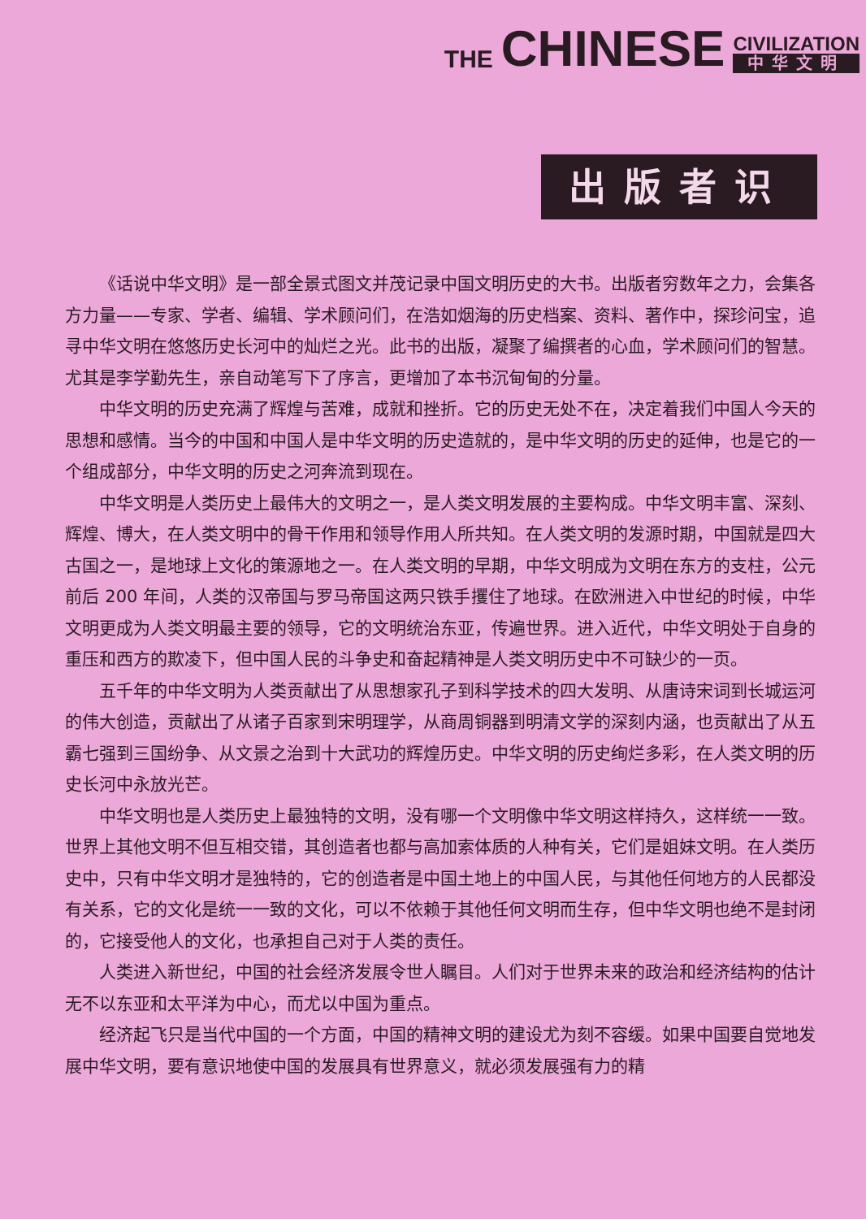THE CHINESE CIVILIZATION
中华文明
出版者识
《话说中华文明》是一部全景式图文并茂记录中国文明历史的大书。出版者穷数年之力，会集各方力量——专家、学者、编辑、学术顾问们，在浩如烟海的历史档案、资料、著作中，探珍问宝，追寻中华文明在悠悠历史长河中的灿烂之光。此书的出版，凝聚了编撰者的心血，学术顾问们的智慧。尤其是李学勤先生，亲自动笔写下了序言，更增加了本书沉甸甸的分量。
中华文明的历史充满了辉煌与苦难，成就和挫折。它的历史无处不在，决定着我们中国人今天的思想和感情。当今的中国和中国人是中华文明的历史造就的，是中华文明的历史的延伸，也是它的一个组成部分，中华文明的历史之河奔流到现在。
中华文明是人类历史上最伟大的文明之一，是人类文明发展的主要构成。中华文明丰富、深刻、辉煌、博大，在人类文明中的骨干作用和领导作用人所共知。在人类文明的发源时期，中国就是四大古国之一，是地球上文化的策源地之一。在人类文明的早期，中华文明成为文明在东方的支柱，公元前后 200 年间，人类的汉帝国与罗马帝国这两只铁手攫住了地球。在欧洲进入中世纪的时候，中华文明更成为人类文明最主要的领导，它的文明统治东亚，传遍世界。进入近代，中华文明处于自身的重压和西方的欺凌下，但中国人民的斗争史和奋起精神是人类文明历史中不可缺少的一页。
五千年的中华文明为人类贡献出了从思想家孔子到科学技术的四大发明、从唐诗宋词到长城运河的伟大创造，贡献出了从诸子百家到宋明理学，从商周铜器到明清文学的深刻内涵，也贡献出了从五霸七强到三国纷争、从文景之治到十大武功的辉煌历史。中华文明的历史绚烂多彩，在人类文明的历史长河中永放光芒。
中华文明也是人类历史上最独特的文明，没有哪一个文明像中华文明这样持久，这样统一一致。世界上其他文明不但互相交错，其创造者也都与高加索体质的人种有关，它们是姐妹文明。在人类历史中，只有中华文明才是独特的，它的创造者是中国土地上的中国人民，与其他任何地方的人民都没有关系，它的文化是统一一致的文化，可以不依赖于其他任何文明而生存，但中华文明也绝不是封闭的，它接受他人的文化，也承担自己对于人类的责任。
人类进入新世纪，中国的社会经济发展令世人瞩目。人们对于世界未来的政治和经济结构的估计无不以东亚和太平洋为中心，而尤以中国为重点。
经济起飞只是当代中国的一个方面，中国的精神文明的建设尤为刻不容缓。如果中国要自觉地发展中华文明，要有意识地使中国的发展具有世界意义，就必须发展强有力的精